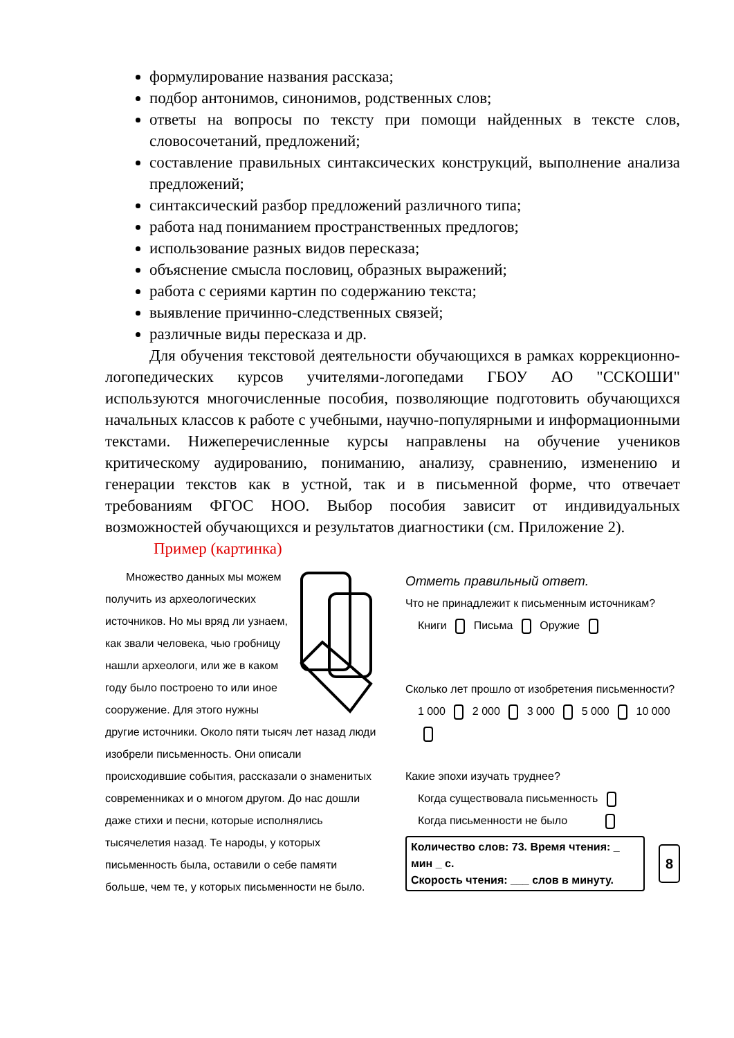формулирование названия рассказа;
подбор антонимов, синонимов, родственных слов;
ответы на вопросы по тексту при помощи найденных в тексте слов, словосочетаний, предложений;
составление правильных синтаксических конструкций, выполнение анализа предложений;
синтаксический разбор предложений различного типа;
работа над пониманием пространственных предлогов;
использование разных видов пересказа;
объяснение смысла пословиц, образных выражений;
работа с сериями картин по содержанию текста;
выявление причинно-следственных связей;
различные виды пересказа и др.
Для обучения текстовой деятельности обучающихся в рамках коррекционно-логопедических курсов учителями-логопедами ГБОУ АО "ССКОШИ" используются многочисленные пособия, позволяющие подготовить обучающихся начальных классов к работе с учебными, научно-популярными и информационными текстами. Нижеперечисленные курсы направлены на обучение учеников критическому аудированию, пониманию, анализу, сравнению, изменению и генерации текстов как в устной, так и в письменной форме, что отвечает требованиям ФГОС НОО. Выбор пособия зависит от индивидуальных возможностей обучающихся и результатов диагностики (см. Приложение 2).
Пример (картинка)
Множество данных мы можем получить из археологических источников. Но мы вряд ли узнаем, как звали человека, чью гробницу нашли археологи, или же в каком году было построено то или иное сооружение. Для этого нужны другие источники. Около пяти тысяч лет назад люди изобрели письменность. Они описали происходившие события, рассказали о знаменитых современниках и о многом другом. До нас дошли даже стихи и песни, которые исполнялись тысячелетия назад. Те народы, у которых письменность была, оставили о себе памяти больше, чем те, у которых письменности не было.
Отметь правильный ответ.
Что не принадлежит к письменным источникам?
Книги Письма Оружие
Сколько лет прошло от изобретения письменности?
1 000 2 000 3 000 5 000 10 000
Какие эпохи изучать труднее?
Когда существовала письменность
Когда письменности не было
Количество слов: 73. Время чтения: _ мин _ с.
Скорость чтения: ___ слов в минуту.
8